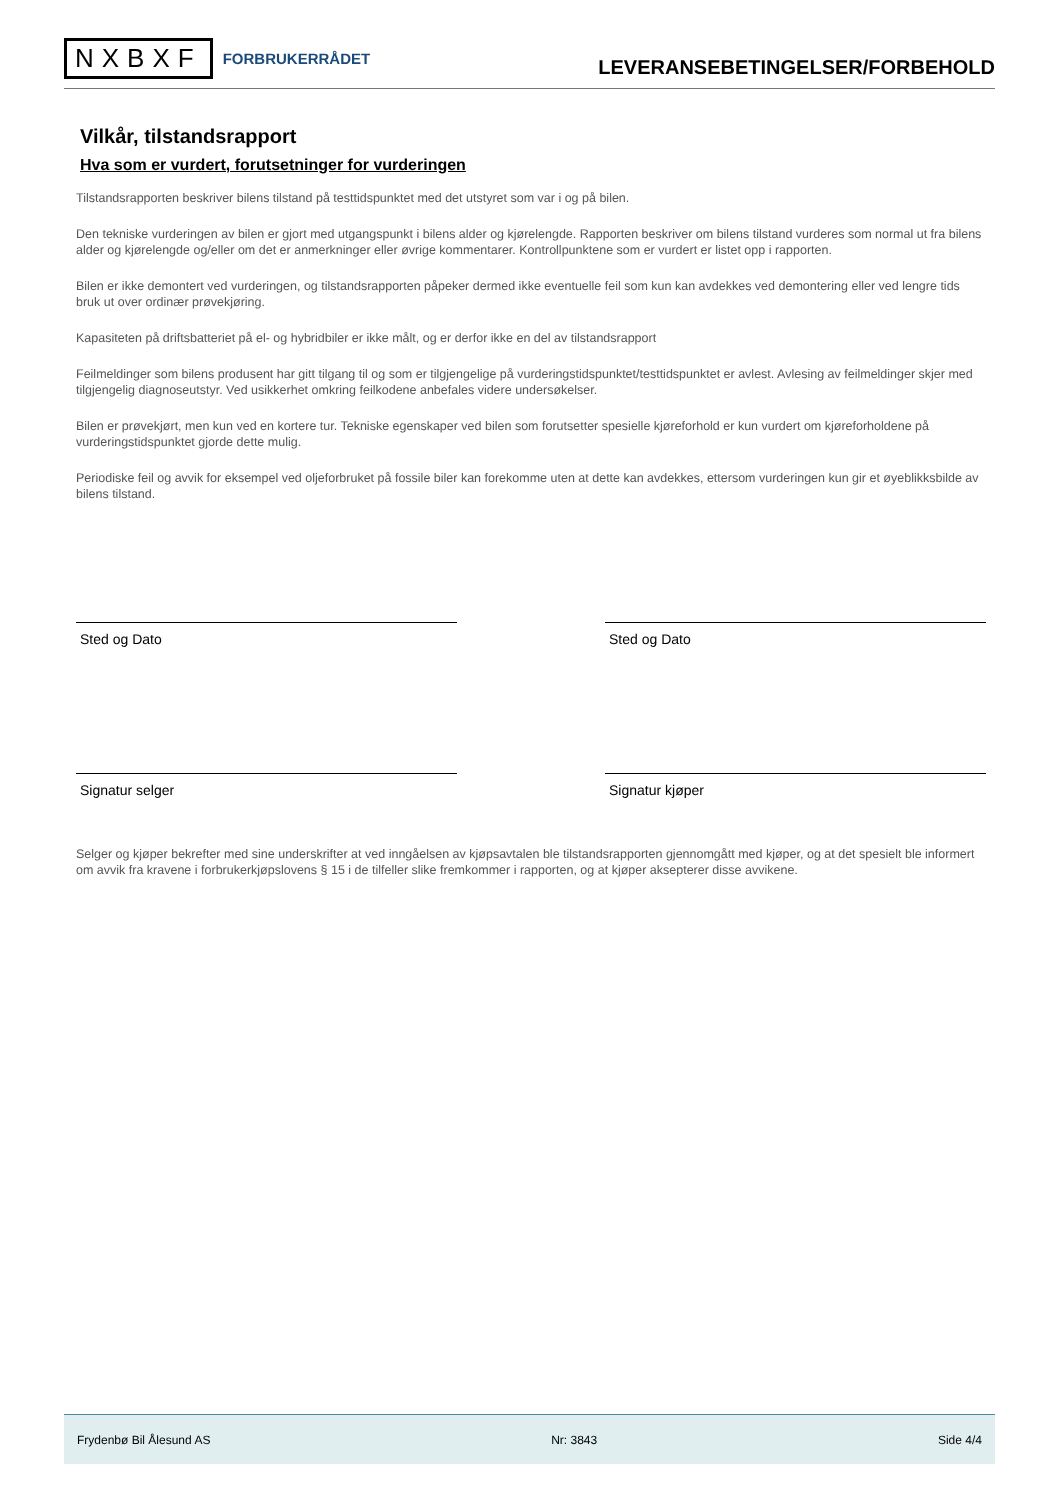NXBXF FORBRUKERRÅDET
LEVERANSEBETINGELSER/FORBEHOLD
Vilkår, tilstandsrapport
Hva som er vurdert, forutsetninger for vurderingen
Tilstandsrapporten beskriver bilens tilstand på testtidspunktet med det utstyret som var i og på bilen.
Den tekniske vurderingen av bilen er gjort med utgangspunkt i bilens alder og kjørelengde. Rapporten beskriver om bilens tilstand vurderes som normal ut fra bilens alder og kjørelengde og/eller om det er anmerkninger eller øvrige kommentarer. Kontrollpunktene som er vurdert er listet opp i rapporten.
Bilen er ikke demontert ved vurderingen, og tilstandsrapporten påpeker dermed ikke eventuelle feil som kun kan avdekkes ved demontering eller ved lengre tids bruk ut over ordinær prøvekjøring.
Kapasiteten på driftsbatteriet på el- og hybridbiler er ikke målt, og er derfor ikke en del av tilstandsrapport
Feilmeldinger som bilens produsent har gitt tilgang til og som er tilgjengelige på vurderingstidspunktet/testtidspunktet er avlest. Avlesing av feilmeldinger skjer med tilgjengelig diagnoseutstyr. Ved usikkerhet omkring feilkodene anbefales videre undersøkelser.
Bilen er prøvekjørt, men kun ved en kortere tur. Tekniske egenskaper ved bilen som forutsetter spesielle kjøreforhold er kun vurdert om kjøreforholdene på vurderingstidspunktet gjorde dette mulig.
Periodiske feil og avvik for eksempel ved oljeforbruket på fossile biler kan forekomme uten at dette kan avdekkes, ettersom vurderingen kun gir et øyeblikksbilde av bilens tilstand.
Sted og Dato Sted og Dato
Signatur selger Signatur kjøper
Selger og kjøper bekrefter med sine underskrifter at ved inngåelsen av kjøpsavtalen ble tilstandsrapporten gjennomgått med kjøper, og at det spesielt ble informert om avvik fra kravene i forbrukerkjøpslovens § 15 i de tilfeller slike fremkommer i rapporten, og at kjøper aksepterer disse avvikene.
Frydenbø Bil Ålesund AS Nr: 3843 Side 4/4